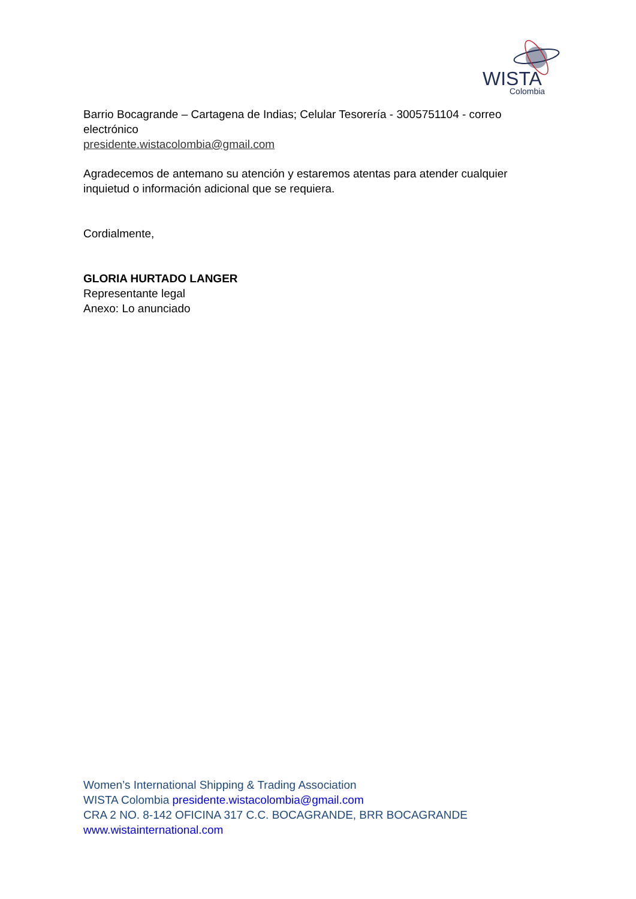WISTA
Colombia
Barrio Bocagrande – Cartagena de Indias; Celular Tesorería - 3005751104 - correo electrónico
presidente.wistacolombia@gmail.com
Agradecemos de antemano su atención y estaremos atentas para atender cualquier inquietud o información adicional que se requiera.
Cordialmente,
GLORIA HURTADO LANGER
Representante legal
Anexo: Lo anunciado
Women’s International Shipping & Trading Association
WISTA Colombia presidente.wistacolombia@gmail.com
CRA 2 NO. 8-142 OFICINA 317 C.C. BOCAGRANDE, BRR BOCAGRANDE
www.wistainternational.com